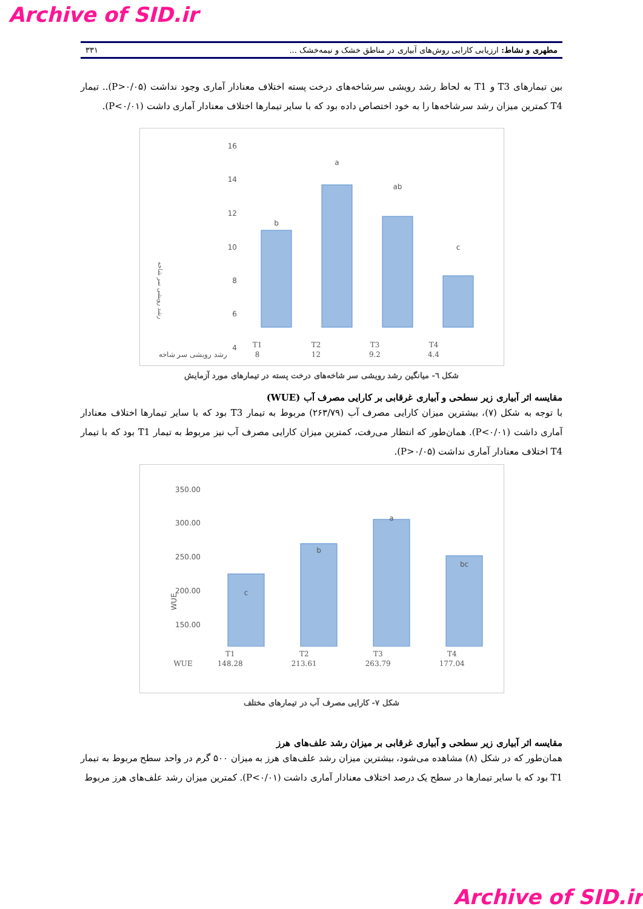Archive of SID.ir
مطهری و نشاط: ارزیابی کارایی روش‌های آبیاری در مناطق خشک و نیمه‌خشک ... ۳۳۱
بین تیمارهای T3 و T1 به لحاظ رشد رویشی سرشاخه‌های درخت پسته اختلاف معنادار آماری وجود نداشت (P>۰/۰۵).. تیمار T4 کمترین میزان رشد سرشاخه‌ها را به خود اختصاص داده بود که با سایر تیمارها اختلاف معنادار آماری داشت (P<۰/۰۱).
رشد رویشی سر شاخه
16
14
12
10
8
6
4
b
a
ab
c
| | T1 | T2 | T3 | T4 |
| رشد رویشی سر شاخه | 8 | 12 | 9.2 | 4.4 |
شکل ٦- میانگین رشد رویشی سر شاخه‌های درخت پسته در تیمارهای مورد آزمایش
مقایسه اثر آبیاری زیر سطحی و آبیاری غرقابی بر کارایی مصرف آب (WUE)
با توجه به شکل (۷)، بیشترین میزان کارایی مصرف آب (۲۶۳/۷۹) مربوط به تیمار T3 بود که با سایر تیمارها اختلاف معنادار آماری داشت (P<۰/۰۱). همان‌طور که انتظار می‌رفت، کمترین میزان کارایی مصرف آب نیز مربوط به تیمار T1 بود که با تیمار T4 اختلاف معنادار آماری نداشت (P>۰/۰۵).
WUE
350.00
300.00
250.00
200.00
150.00
c
b
a
bc
| | T1 | T2 | T3 | T4 |
| WUE | 148.28 | 213.61 | 263.79 | 177.04 |
شکل ۷- کارایی مصرف آب در تیمارهای مختلف
مقایسه اثر آبیاری زیر سطحی و آبیاری غرقابی بر میزان رشد علف‌های هرز
همان‌طور که در شکل (۸) مشاهده می‌شود، بیشترین میزان رشد علف‌های هرز به میزان ۵۰۰ گرم در واحد سطح مربوط به تیمار T1 بود که با سایر تیمارها در سطح یک درصد اختلاف معنادار آماری داشت (P<۰/۰۱). کمترین میزان رشد علف‌های هرز مربوط
Archive of SID.ir